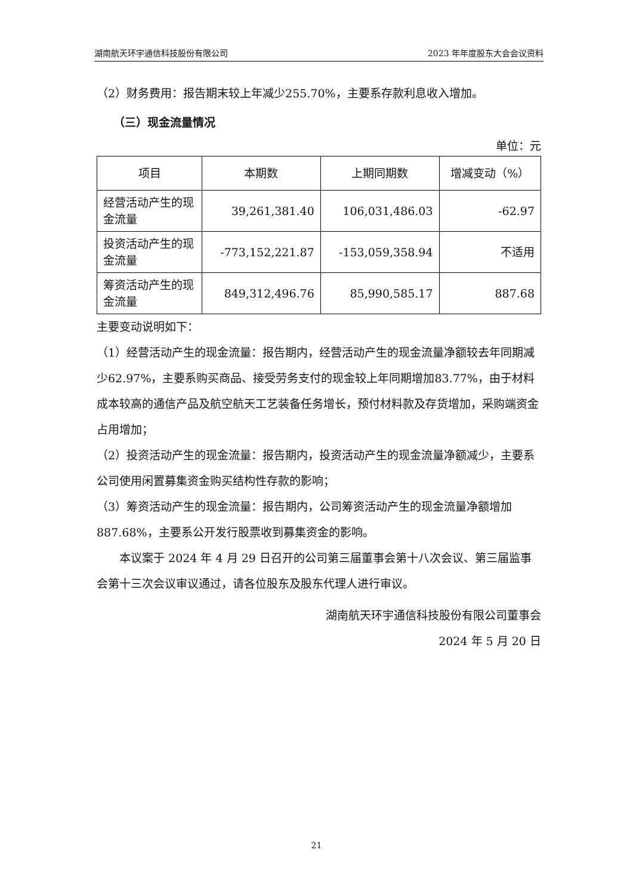湖南航天环宇通信科技股份有限公司 2023 年年度股东大会会议资料
（2）财务费用：报告期末较上年减少255.70%，主要系存款利息收入增加。
（三）现金流量情况
单位：元
| 项目 | 本期数 | 上期同期数 | 增减变动（%） |
| --- | --- | --- | --- |
| 经营活动产生的现金流量 | 39,261,381.40 | 106,031,486.03 | -62.97 |
| 投资活动产生的现金流量 | -773,152,221.87 | -153,059,358.94 | 不适用 |
| 筹资活动产生的现金流量 | 849,312,496.76 | 85,990,585.17 | 887.68 |
主要变动说明如下：
（1）经营活动产生的现金流量：报告期内，经营活动产生的现金流量净额较去年同期减少62.97%，主要系购买商品、接受劳务支付的现金较上年同期增加83.77%，由于材料成本较高的通信产品及航空航天工艺装备任务增长，预付材料款及存货增加，采购端资金占用增加；
（2）投资活动产生的现金流量：报告期内，投资活动产生的现金流量净额减少，主要系公司使用闲置募集资金购买结构性存款的影响；
（3）筹资活动产生的现金流量：报告期内，公司筹资活动产生的现金流量净额增加887.68%，主要系公开发行股票收到募集资金的影响。
本议案于 2024 年 4 月 29 日召开的公司第三届董事会第十八次会议、第三届监事会第十三次会议审议通过，请各位股东及股东代理人进行审议。
湖南航天环宇通信科技股份有限公司董事会
2024 年 5 月 20 日
21